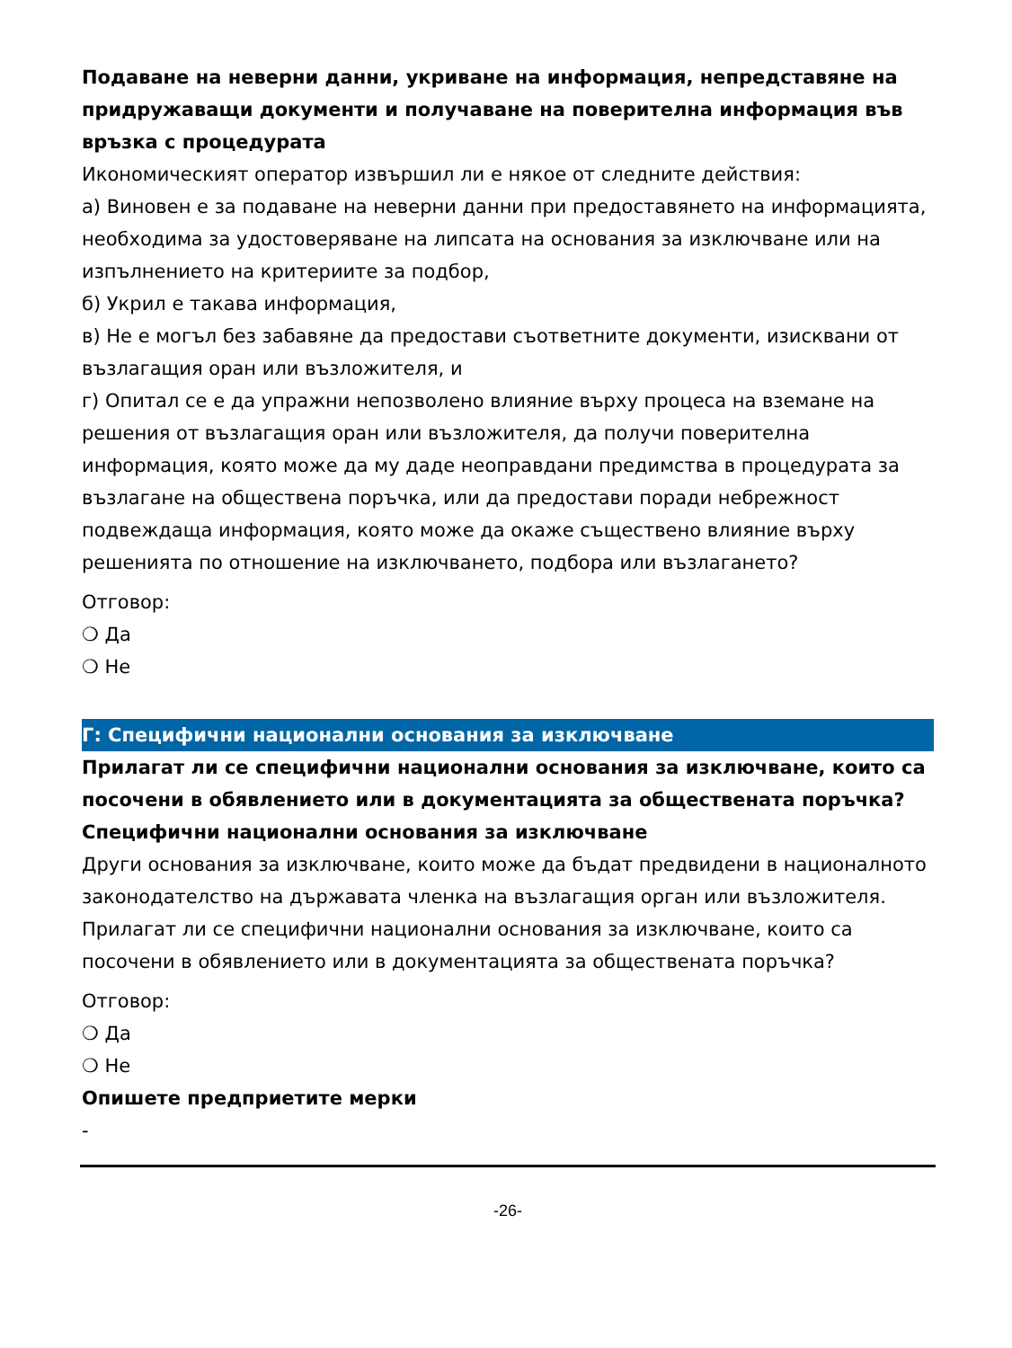Подаване на неверни данни, укриване на информация, непредставяне на придружаващи документи и получаване на поверителна информация във връзка с процедурата
Икономическият оператор извършил ли е някое от следните действия:
а) Виновен е за подаване на неверни данни при предоставянето на информацията, необходима за удостоверяване на липсата на основания за изключване или на изпълнението на критериите за подбор,
б) Укрил е такава информация,
в) Не е могъл без забавяне да предостави съответните документи, изисквани от възлагащия оран или възложителя, и
г) Опитал се е да упражни непозволено влияние върху процеса на вземане на решения от възлагащия оран или възложителя, да получи поверителна информация, която може да му даде неоправдани предимства в процедурата за възлагане на обществена поръчка, или да предостави поради небрежност подвеждаща информация, която може да окаже съществено влияние върху решенията по отношение на изключването, подбора или възлагането?
Отговор:
❍ Да
❍ Не
Г: Специфични национални основания за изключване
Прилагат ли се специфични национални основания за изключване, които са посочени в обявлението или в документацията за обществената поръчка?
Специфични национални основания за изключване
Други основания за изключване, които може да бъдат предвидени в националното законодателство на държавата членка на възлагащия орган или възложителя. Прилагат ли се специфични национални основания за изключване, които са посочени в обявлението или в документацията за обществената поръчка?
Отговор:
❍ Да
❍ Не
Опишете предприетите мерки
-
-26-